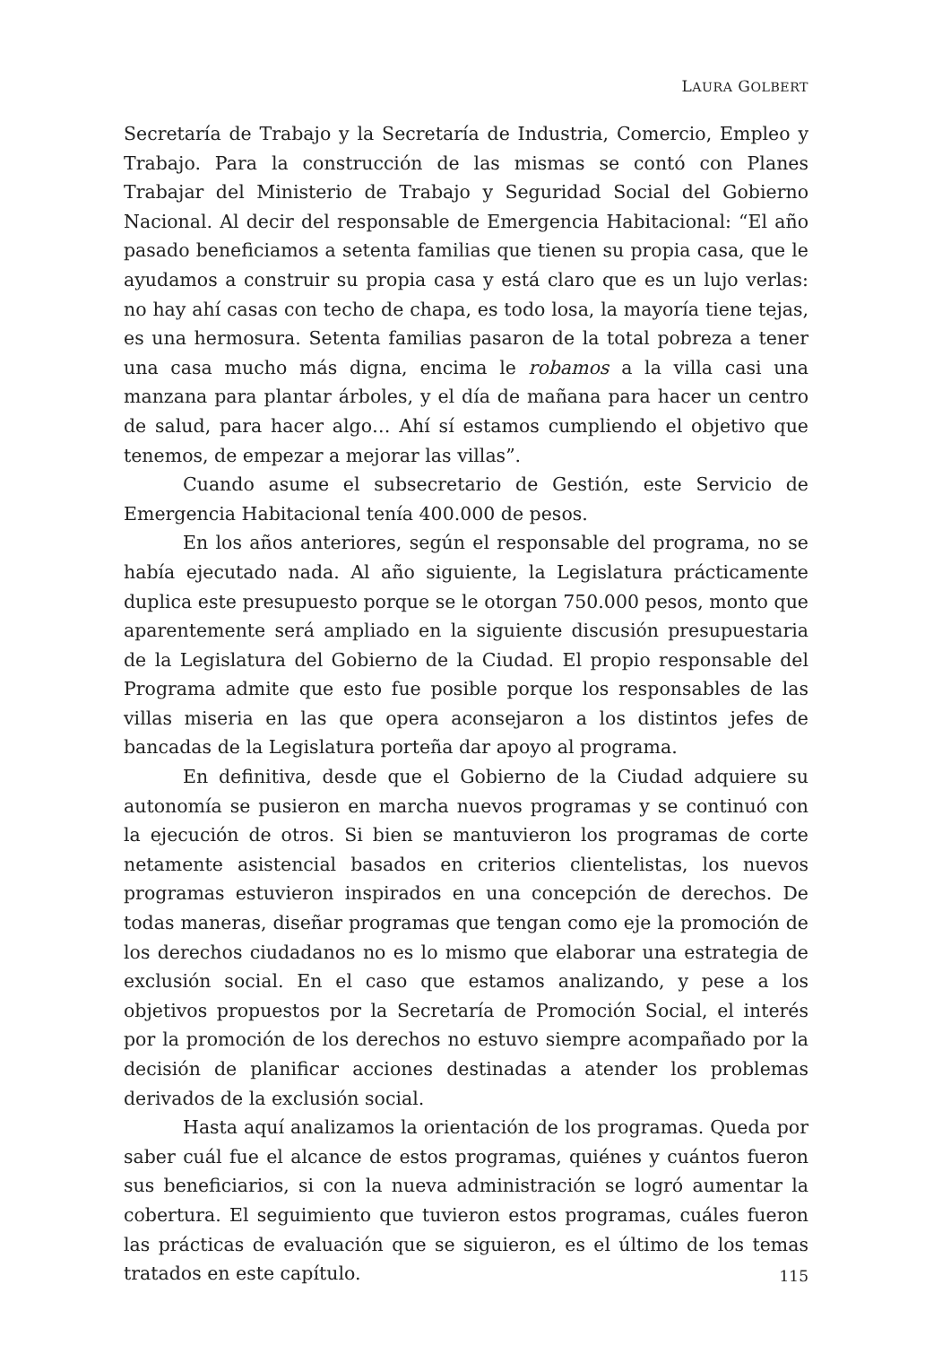LAURA GOLBERT
Secretaría de Trabajo y la Secretaría de Industria, Comercio, Empleo y Trabajo. Para la construcción de las mismas se contó con Planes Trabajar del Ministerio de Trabajo y Seguridad Social del Gobierno Nacional. Al decir del responsable de Emergencia Habitacional: “El año pasado beneficiamos a setenta familias que tienen su propia casa, que le ayudamos a construir su propia casa y está claro que es un lujo verlas: no hay ahí casas con techo de chapa, es todo losa, la mayoría tiene tejas, es una hermosura. Setenta familias pasaron de la total pobreza a tener una casa mucho más digna, encima le robamos a la villa casi una manzana para plantar árboles, y el día de mañana para hacer un centro de salud, para hacer algo… Ahí sí estamos cumpliendo el objetivo que tenemos, de empezar a mejorar las villas”.
Cuando asume el subsecretario de Gestión, este Servicio de Emergencia Habitacional tenía 400.000 de pesos.
En los años anteriores, según el responsable del programa, no se había ejecutado nada. Al año siguiente, la Legislatura prácticamente duplica este presupuesto porque se le otorgan 750.000 pesos, monto que aparentemente será ampliado en la siguiente discusión presupuestaria de la Legislatura del Gobierno de la Ciudad. El propio responsable del Programa admite que esto fue posible porque los responsables de las villas miseria en las que opera aconsejaron a los distintos jefes de bancadas de la Legislatura porteña dar apoyo al programa.
En definitiva, desde que el Gobierno de la Ciudad adquiere su autonomía se pusieron en marcha nuevos programas y se continuó con la ejecución de otros. Si bien se mantuvieron los programas de corte netamente asistencial basados en criterios clientelistas, los nuevos programas estuvieron inspirados en una concepción de derechos. De todas maneras, diseñar programas que tengan como eje la promoción de los derechos ciudadanos no es lo mismo que elaborar una estrategia de exclusión social. En el caso que estamos analizando, y pese a los objetivos propuestos por la Secretaría de Promoción Social, el interés por la promoción de los derechos no estuvo siempre acompañado por la decisión de planificar acciones destinadas a atender los problemas derivados de la exclusión social.
Hasta aquí analizamos la orientación de los programas. Queda por saber cuál fue el alcance de estos programas, quiénes y cuántos fueron sus beneficiarios, si con la nueva administración se logró aumentar la cobertura. El seguimiento que tuvieron estos programas, cuáles fueron las prácticas de evaluación que se siguieron, es el último de los temas tratados en este capítulo.
115